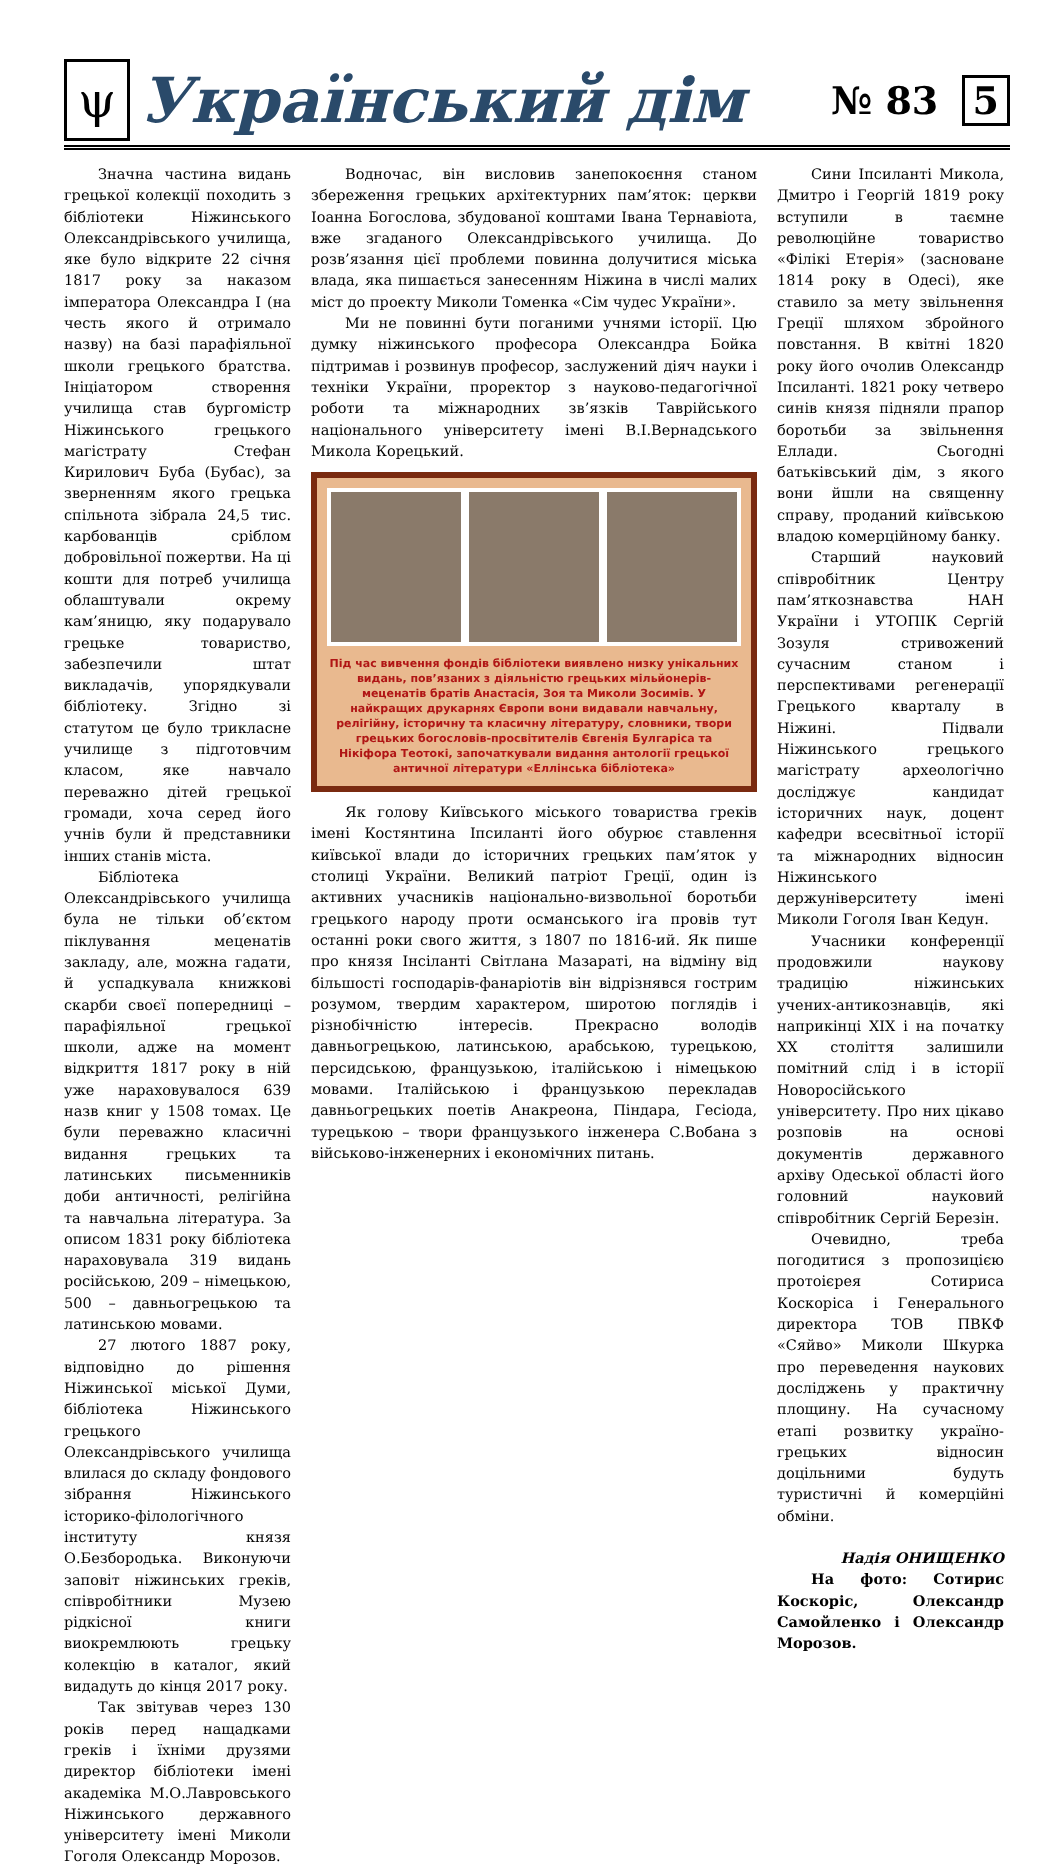ψ
Український дім
№ 83 5
Значна частина видань грецької колекції походить з бібліотеки Ніжинського Олександрівського училища, яке було відкрите 22 січня 1817 року за наказом імператора Олександра I (на честь якого й отримало назву) на базі парафіяльної школи грецького братства. Ініціатором створення училища став бургомістр Ніжинського грецького магістрату Стефан Кирилович Буба (Бубас), за зверненням якого грецька спільнота зібрала 24,5 тис. карбованців сріблом добровільної пожертви. На ці кошти для потреб училища облаштували окрему кам’яницю, яку подарувало грецьке товариство, забезпечили штат викладачів, упорядкували бібліотеку. Згідно зі статутом це було трикласне училище з підготовчим класом, яке навчало переважно дітей грецької громади, хоча серед його учнів були й представники інших станів міста.
Бібліотека Олександрівського училища була не тільки об’єктом піклування меценатів закладу, але, можна гадати, й успадкувала книжкові скарби своєї попередниці – парафіяльної грецької школи, адже на момент відкриття 1817 року в ній уже нараховувалося 639 назв книг у 1508 томах. Це були переважно класичні видання грецьких та латинських письменників доби античності, релігійна та навчальна література. За описом 1831 року бібліотека нараховувала 319 видань російською, 209 – німецькою, 500 – давньогрецькою та латинською мовами.
27 лютого 1887 року, відповідно до рішення Ніжинської міської Думи, бібліотека Ніжинського грецького Олександрівського училища влилася до складу фондового зібрання Ніжинського історико-філологічного інституту князя О.Безбородька. Виконуючи заповіт ніжинських греків, співробітники Музею рідкісної книги виокремлюють грецьку колекцію в каталог, який видадуть до кінця 2017 року.
Так звітував через 130 років перед нащадками греків і їхніми друзями директор бібліотеки імені академіка М.О.Лавровського Ніжинського державного університету імені Миколи Гоголя Олександр Морозов.
Водночас, він висловив занепокоєння станом збереження грецьких архітектурних пам’яток: церкви Іоанна Богослова, збудованої коштами Івана Тернавіота, вже згаданого Олександрівського училища. До розв’язання цієї проблеми повинна долучитися міська влада, яка пишається занесенням Ніжина в числі малих міст до проекту Миколи Томенка «Сім чудес України».
Ми не повинні бути поганими учнями історії. Цю думку ніжинського професора Олександра Бойка підтримав і розвинув професор, заслужений діяч науки і техніки України, проректор з науково-педагогічної роботи та міжнародних зв’язків Таврійського національного університету імені В.І.Вернадського Микола Корецький.
Під час вивчення фондів бібліотеки виявлено низку унікальних видань, пов’язаних з діяльністю грецьких мільйонерів-меценатів братів Анастасія, Зоя та Миколи Зосимів. У найкращих друкарнях Європи вони видавали навчальну, релігійну, історичну та класичну літературу, словники, твори грецьких богословів-просвітителів Євгенія Булгаріса та Нікіфора Теотокі, започаткували видання антології грецької античної літератури «Еллінська бібліотека»
Як голову Київського міського товариства греків імені Костянтина Іпсиланті його обурює ставлення київської влади до історичних грецьких пам’яток у столиці України. Великий патріот Греції, один із активних учасників національно-визвольної боротьби грецького народу проти османського іга провів тут останні роки свого життя, з 1807 по 1816-ий. Як пише про князя Інсіланті Світлана Мазараті, на відміну від більшості господарів-фанаріотів він відрізнявся гострим розумом, твердим характером, широтою поглядів і різнобічністю інтересів. Прекрасно володів давньогрецькою, латинською, арабською, турецькою, персидською, французькою, італійською і німецькою мовами. Італійською і французькою перекладав давньогрецьких поетів Анакреона, Піндара, Гесіода, турецькою – твори французького інженера С.Вобана з військово-інженерних і економічних питань.
Сини Іпсиланті Микола, Дмитро і Георгій 1819 року вступили в таємне революційне товариство «Філікі Етерія» (засноване 1814 року в Одесі), яке ставило за мету звільнення Греції шляхом збройного повстання. В квітні 1820 року його очолив Олександр Іпсиланті. 1821 року четверо синів князя підняли прапор боротьби за звільнення Еллади. Сьогодні батьківський дім, з якого вони йшли на священну справу, проданий київською владою комерційному банку.
Старший науковий співробітник Центру пам’яткознавства НАН України і УТОПІК Сергій Зозуля стривожений сучасним станом і перспективами регенерації Грецького кварталу в Ніжині. Підвали Ніжинського грецького магістрату археологічно досліджує кандидат історичних наук, доцент кафедри всесвітньої історії та міжнародних відносин Ніжинського держуніверситету імені Миколи Гоголя Іван Кедун.
Учасники конференції продовжили наукову традицію ніжинських учених-антикознавців, які наприкінці XIX і на початку XX століття залишили помітний слід і в історії Новоросійського університету. Про них цікаво розповів на основі документів державного архіву Одеської області його головний науковий співробітник Сергій Березін.
Очевидно, треба погодитися з пропозицією протоієрея Сотириса Коскоріса і Генерального директора ТОВ ПВКФ «Сяйво» Миколи Шкурка про переведення наукових досліджень у практичну площину. На сучасному етапі розвитку україно-грецьких відносин доцільними будуть туристичні й комерційні обміни.
Надія ОНИЩЕНКО
На фото: Сотирис Коскоріс, Олександр Самойленко і Олександр Морозов.